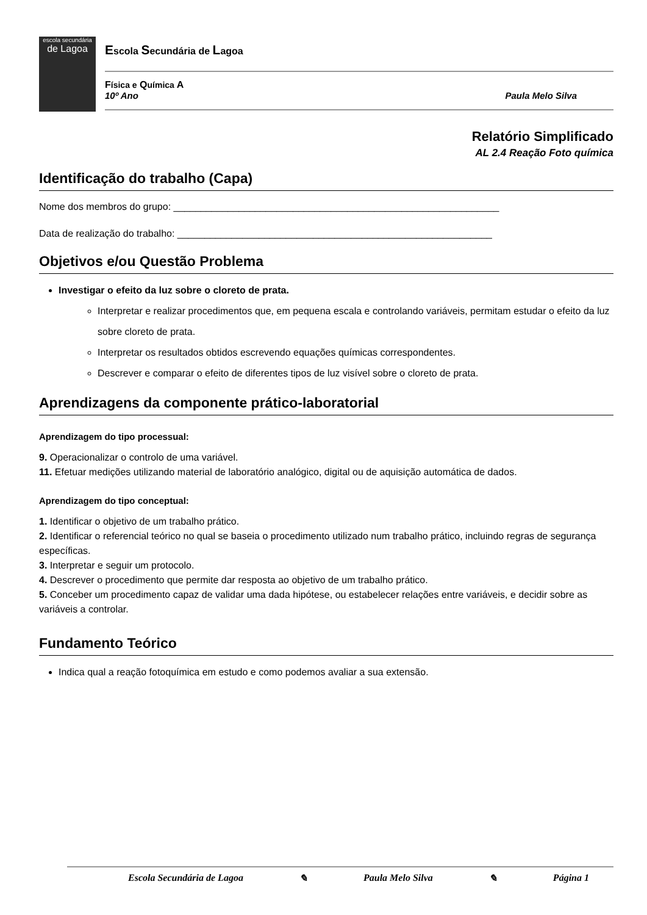escola secundária
de Lagoa
Escola Secundária de Lagoa
Física e Química A
10º Ano Paula Melo Silva
Relatório Simplificado
AL 2.4 Reação Foto química
Identificação do trabalho (Capa)
Nome dos membros do grupo: ____________________________________________________________
Data de realização do trabalho: __________________________________________________________
Objetivos e/ou Questão Problema
Investigar o efeito da luz sobre o cloreto de prata.
Interpretar e realizar procedimentos que, em pequena escala e controlando variáveis, permitam estudar o efeito da luz sobre cloreto de prata.
Interpretar os resultados obtidos escrevendo equações químicas correspondentes.
Descrever e comparar o efeito de diferentes tipos de luz visível sobre o cloreto de prata.
Aprendizagens da componente prático-laboratorial
Aprendizagem do tipo processual:
9. Operacionalizar o controlo de uma variável.
11. Efetuar medições utilizando material de laboratório analógico, digital ou de aquisição automática de dados.
Aprendizagem do tipo conceptual:
1. Identificar o objetivo de um trabalho prático.
2. Identificar o referencial teórico no qual se baseia o procedimento utilizado num trabalho prático, incluindo regras de segurança específicas.
3. Interpretar e seguir um protocolo.
4. Descrever o procedimento que permite dar resposta ao objetivo de um trabalho prático.
5. Conceber um procedimento capaz de validar uma dada hipótese, ou estabelecer relações entre variáveis, e decidir sobre as variáveis a controlar.
Fundamento Teórico
Indica qual a reação fotoquímica em estudo e como podemos avaliar a sua extensão.
Escola Secundária de Lagoa ✎ Paula Melo Silva ✎ Página 1